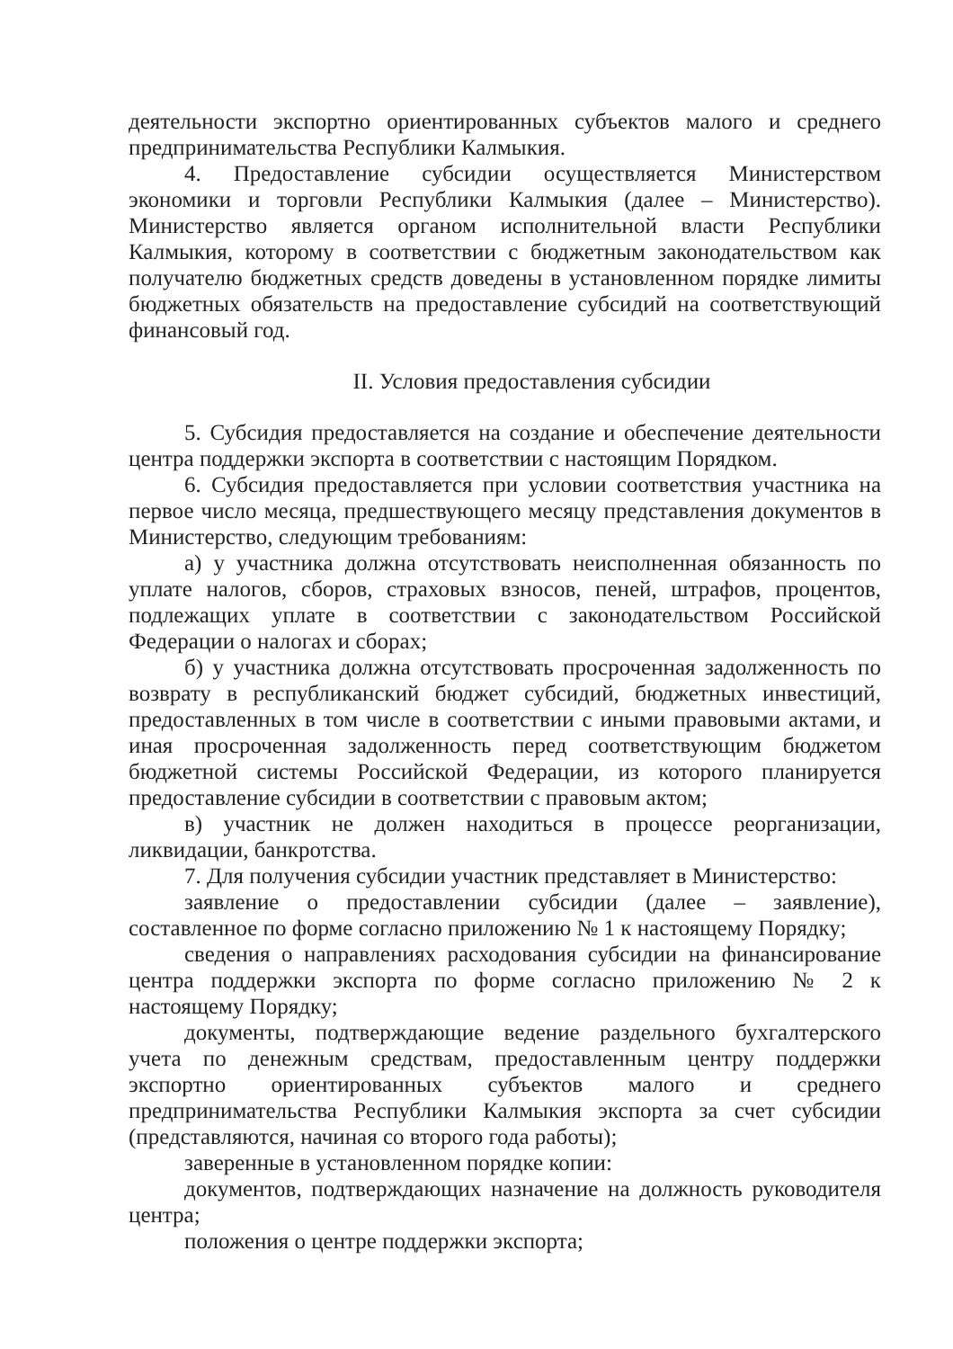деятельности экспортно ориентированных субъектов малого и среднего предпринимательства Республики Калмыкия.
4. Предоставление субсидии осуществляется Министерством экономики и торговли Республики Калмыкия (далее – Министерство). Министерство является органом исполнительной власти Республики Калмыкия, которому в соответствии с бюджетным законодательством как получателю бюджетных средств доведены в установленном порядке лимиты бюджетных обязательств на предоставление субсидий на соответствующий финансовый год.
II. Условия предоставления субсидии
5. Субсидия предоставляется на создание и обеспечение деятельности центра поддержки экспорта в соответствии с настоящим Порядком.
6. Субсидия предоставляется при условии соответствия участника на первое число месяца, предшествующего месяцу представления документов в Министерство, следующим требованиям:
а) у участника должна отсутствовать неисполненная обязанность по уплате налогов, сборов, страховых взносов, пеней, штрафов, процентов, подлежащих уплате в соответствии с законодательством Российской Федерации о налогах и сборах;
б) у участника должна отсутствовать просроченная задолженность по возврату в республиканский бюджет субсидий, бюджетных инвестиций, предоставленных в том числе в соответствии с иными правовыми актами, и иная просроченная задолженность перед соответствующим бюджетом бюджетной системы Российской Федерации, из которого планируется предоставление субсидии в соответствии с правовым актом;
в) участник не должен находиться в процессе реорганизации, ликвидации, банкротства.
7. Для получения субсидии участник представляет в Министерство:
заявление о предоставлении субсидии (далее – заявление), составленное по форме согласно приложению № 1 к настоящему Порядку;
сведения о направлениях расходования субсидии на финансирование центра поддержки экспорта по форме согласно приложению № 2 к настоящему Порядку;
документы, подтверждающие ведение раздельного бухгалтерского учета по денежным средствам, предоставленным центру поддержки экспортно ориентированных субъектов малого и среднего предпринимательства Республики Калмыкия экспорта за счет субсидии (представляются, начиная со второго года работы);
заверенные в установленном порядке копии:
документов, подтверждающих назначение на должность руководителя центра;
положения о центре поддержки экспорта;